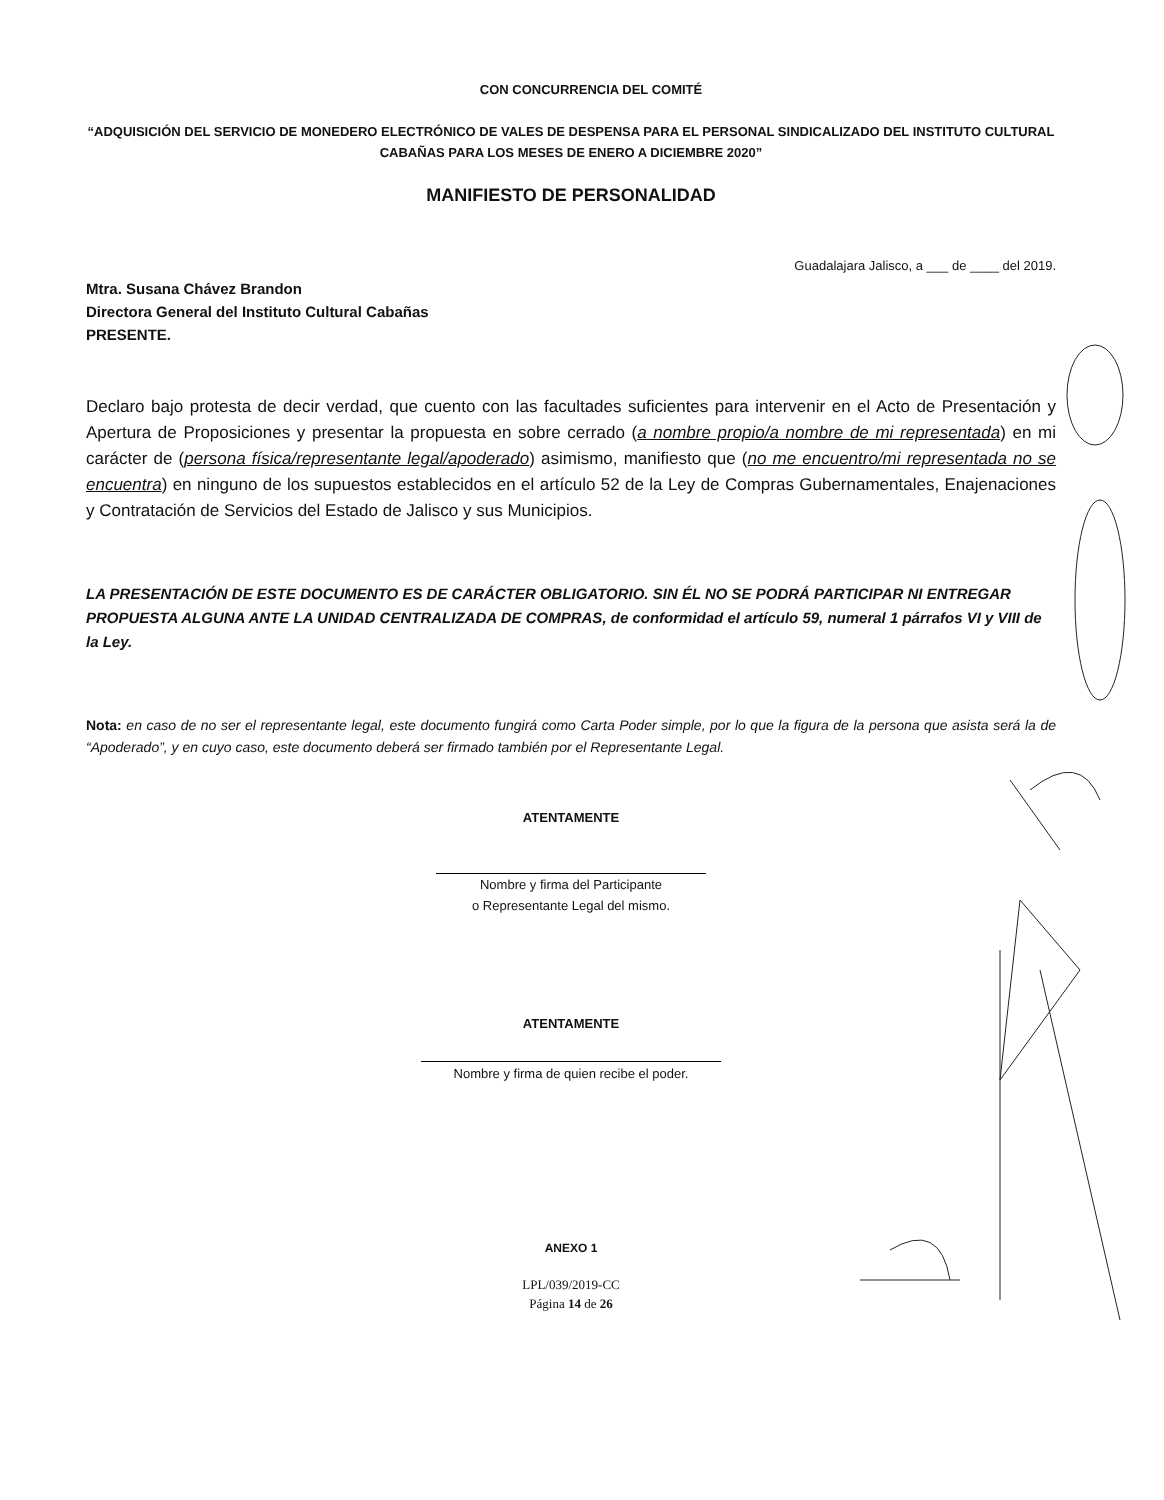CON CONCURRENCIA DEL COMITÉ
“ADQUISICIÓN DEL SERVICIO DE MONEDERO ELECTRÓNICO DE VALES DE DESPENSA PARA EL PERSONAL SINDICALIZADO DEL INSTITUTO CULTURAL CABAÑAS PARA LOS MESES DE ENERO A DICIEMBRE 2020”
MANIFIESTO DE PERSONALIDAD
Guadalajara Jalisco, a ___ de ____ del 2019.
Mtra. Susana Chávez Brandon
Directora General del Instituto Cultural Cabañas
PRESENTE.
Declaro bajo protesta de decir verdad, que cuento con las facultades suficientes para intervenir en el Acto de Presentación y Apertura de Proposiciones y presentar la propuesta en sobre cerrado (a nombre propio/a nombre de mi representada) en mi carácter de (persona física/representante legal/apoderado) asimismo, manifiesto que (no me encuentro/mi representada no se encuentra) en ninguno de los supuestos establecidos en el artículo 52 de la Ley de Compras Gubernamentales, Enajenaciones y Contratación de Servicios del Estado de Jalisco y sus Municipios.
LA PRESENTACIÓN DE ESTE DOCUMENTO ES DE CARÁCTER OBLIGATORIO. SIN ÉL NO SE PODRÁ PARTICIPAR NI ENTREGAR PROPUESTA ALGUNA ANTE LA UNIDAD CENTRALIZADA DE COMPRAS, de conformidad el artículo 59, numeral 1 párrafos VI y VIII de la Ley.
Nota: en caso de no ser el representante legal, este documento fungirá como Carta Poder simple, por lo que la figura de la persona que asista será la de “Apoderado”, y en cuyo caso, este documento deberá ser firmado también por el Representante Legal.
ATENTAMENTE
Nombre y firma del Participante
o Representante Legal del mismo.
ATENTAMENTE
Nombre y firma de quien recibe el poder.
ANEXO 1
LPL/039/2019-CC
Página 14 de 26